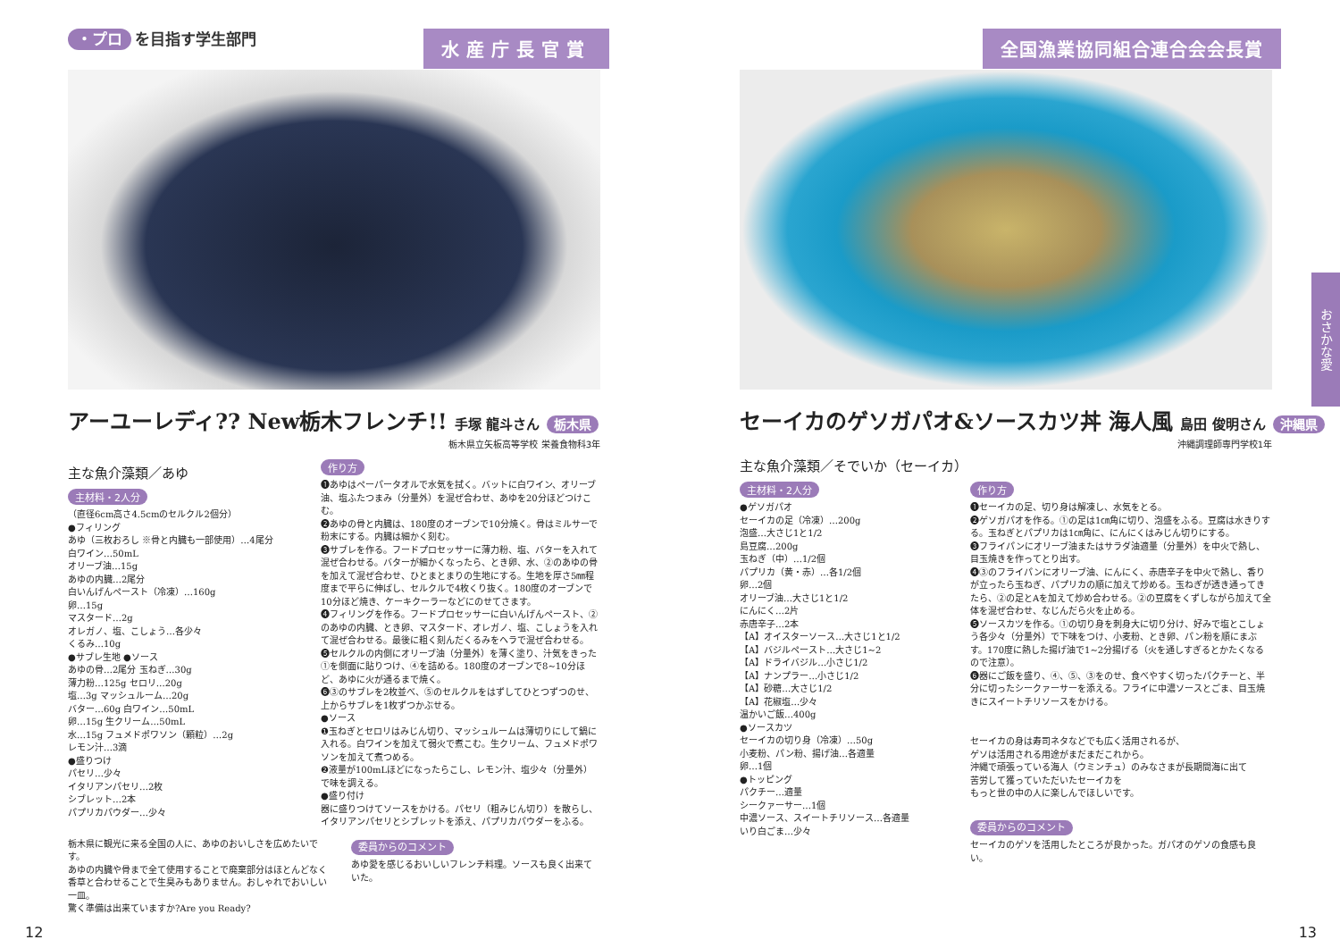・プロ を目指す学生部門
水産庁長官賞
アーユーレディ?? New栃木フレンチ!! 手塚 龍斗さん 栃木県
栃木県立矢板高等学校 栄養食物科3年
主な魚介藻類／あゆ
主材料・2人分
（直径6cm高さ4.5cmのセルクル2個分）
●フィリング
あゆ（三枚おろし ※骨と内臓も一部使用）…4尾分
白ワイン…50mL
オリーブ油…15g
あゆの内臓…2尾分
白いんげんペースト（冷凍）…160g
卵…15g
マスタード…2g
オレガノ、塩、こしょう…各少々
くるみ…10g
●サブレ生地 ●ソース
あゆの骨…2尾分 玉ねぎ…30g
薄力粉…125g セロリ…20g
塩…3g マッシュルーム…20g
バター…60g 白ワイン…50mL
卵…15g 生クリーム…50mL
水…15g フュメドポワソン（顆粒）…2g
レモン汁…3滴
●盛りつけ
パセリ…少々
イタリアンパセリ…2枚
シブレット…2本
パプリカパウダー…少々
作り方
❶あゆはペーパータオルで水気を拭く。バットに白ワイン、オリーブ油、塩ふたつまみ（分量外）を混ぜ合わせ、あゆを20分ほどつけこむ。
❷あゆの骨と内臓は、180度のオーブンで10分焼く。骨はミルサーで粉末にする。内臓は細かく刻む。
❸サブレを作る。フードプロセッサーに薄力粉、塩、バターを入れて混ぜ合わせる。バターが細かくなったら、とき卵、水、②のあゆの骨を加えて混ぜ合わせ、ひとまとまりの生地にする。生地を厚さ5㎜程度まで平らに伸ばし、セルクルで4枚くり抜く。180度のオーブンで10分ほど焼き、ケーキクーラーなどにのせてさます。
❹フィリングを作る。フードプロセッサーに白いんげんペースト、②のあゆの内臓、とき卵、マスタード、オレガノ、塩、こしょうを入れて混ぜ合わせる。最後に粗く刻んだくるみをヘラで混ぜ合わせる。
❺セルクルの内側にオリーブ油（分量外）を薄く塗り、汁気をきった①を側面に貼りつけ、④を詰める。180度のオーブンで8~10分ほど、あゆに火が通るまで焼く。
❻③のサブレを2枚並べ、⑤のセルクルをはずしてひとつずつのせ、上からサブレを1枚ずつかぶせる。
●ソース
❶玉ねぎとセロリはみじん切り、マッシュルームは薄切りにして鍋に入れる。白ワインを加えて弱火で煮こむ。生クリーム、フュメドポワソンを加えて煮つめる。
❷液量が100mLほどになったらこし、レモン汁、塩少々（分量外）で味を調える。
●盛り付け
器に盛りつけてソースをかける。パセリ（粗みじん切り）を散らし、イタリアンパセリとシブレットを添え、パプリカパウダーをふる。
栃木県に観光に来る全国の人に、あゆのおいしさを広めたいです。
あゆの内臓や骨まで全て使用することで廃棄部分はほとんどなく
香草と合わせることで生臭みもありません。おしゃれでおいしい一皿。
驚く準備は出来ていますか?Are you Ready?
委員からのコメント
あゆ愛を感じるおいしいフレンチ料理。ソースも良く出来ていた。
12
全国漁業協同組合連合会会長賞
セーイカのゲソガパオ&ソースカツ丼 海人風 島田 俊明さん 沖縄県
沖縄調理師専門学校1年
主な魚介藻類／そでいか（セーイカ）
主材料・2人分
●ゲソガパオ
セーイカの足（冷凍）…200g
泡盛…大さじ1と1/2
島豆腐…200g
玉ねぎ（中）…1/2個
パプリカ（黄・赤）…各1/2個
卵…2個
オリーブ油…大さじ1と1/2
にんにく…2片
赤唐辛子…2本
【A】オイスターソース…大さじ1と1/2
【A】バジルペースト…大さじ1~2
【A】ドライバジル…小さじ1/2
【A】ナンプラー…小さじ1/2
【A】砂糖…大さじ1/2
【A】花椒塩…少々
温かいご飯…400g
●ソースカツ
セーイカの切り身（冷凍）…50g
小麦粉、パン粉、揚げ油…各適量
卵…1個
●トッピング
パクチー…適量
シークァーサー…1個
中濃ソース、スイートチリソース…各適量
いり白ごま…少々
作り方
❶セーイカの足、切り身は解凍し、水気をとる。
❷ゲソガパオを作る。①の足は1㎝角に切り、泡盛をふる。豆腐は水きりする。玉ねぎとパプリカは1㎝角に、にんにくはみじん切りにする。
❸フライパンにオリーブ油またはサラダ油適量（分量外）を中火で熱し、目玉焼きを作ってとり出す。
❹③のフライパンにオリーブ油、にんにく、赤唐辛子を中火で熱し、香りが立ったら玉ねぎ、パプリカの順に加えて炒める。玉ねぎが透き通ってきたら、②の足とAを加えて炒め合わせる。②の豆腐をくずしながら加えて全体を混ぜ合わせ、なじんだら火を止める。
❺ソースカツを作る。①の切り身を刺身大に切り分け、好みで塩とこしょう各少々（分量外）で下味をつけ、小麦粉、とき卵、パン粉を順にまぶす。170度に熱した揚げ油で1~2分揚げる（火を通しすぎるとかたくなるので注意）。
❻器にご飯を盛り、④、⑤、③をのせ、食べやすく切ったパクチーと、半分に切ったシークァーサーを添える。フライに中濃ソースとごま、目玉焼きにスイートチリソースをかける。
セーイカの身は寿司ネタなどでも広く活用されるが、
ゲソは活用される用途がまだまだこれから。
沖縄で頑張っている海人（ウミンチュ）のみなさまが長期間海に出て
苦労して獲っていただいたセーイカを
もっと世の中の人に楽しんでほしいです。
委員からのコメント
セーイカのゲソを活用したところが良かった。ガパオのゲソの食感も良い。
おさかな愛
13